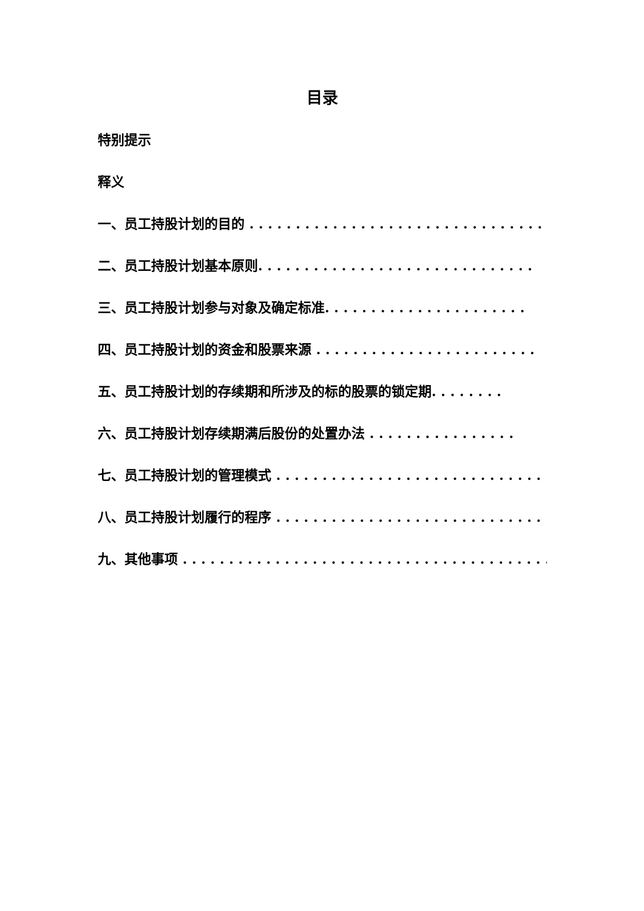目录
特别提示
释义
一、员工持股计划的目的 . . . . . . . . . . . . . . . . . . . . . . . . . . . . . . . .
二、员工持股计划基本原则. . . . . . . . . . . . . . . . . . . . . . . . . . . . . .
三、员工持股计划参与对象及确定标准. . . . . . . . . . . . . . . . . . . . . .
四、员工持股计划的资金和股票来源 . . . . . . . . . . . . . . . . . . . . . . . .
五、员工持股计划的存续期和所涉及的标的股票的锁定期. . . . . . . .
六、员工持股计划存续期满后股份的处置办法 . . . . . . . . . . . . . . . .
七、员工持股计划的管理模式 . . . . . . . . . . . . . . . . . . . . . . . . . . . . .
八、员工持股计划履行的程序 . . . . . . . . . . . . . . . . . . . . . . . . . . . . .
九、其他事项 . . . . . . . . . . . . . . . . . . . . . . . . . . . . . . . . . . . . . . . .